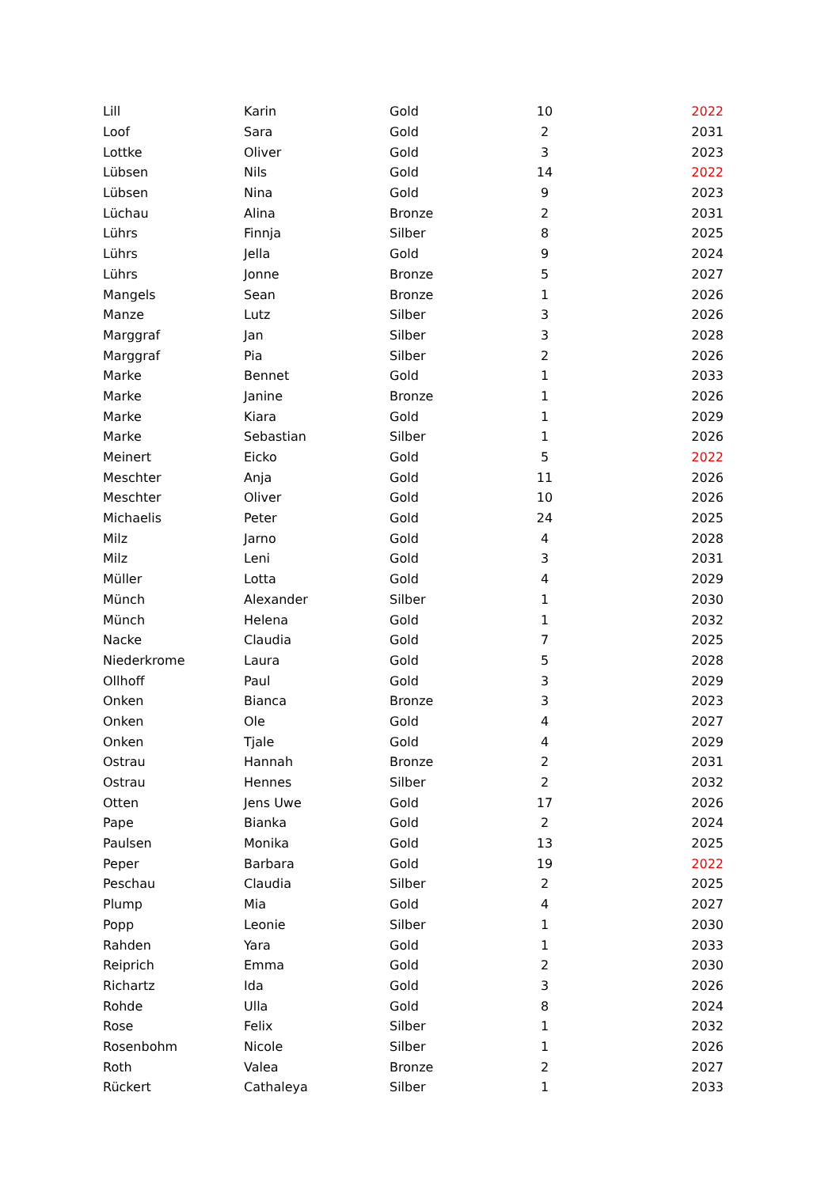| Lill | Karin | Gold | 10 | 2022 |
| Loof | Sara | Gold | 2 | 2031 |
| Lottke | Oliver | Gold | 3 | 2023 |
| Lübsen | Nils | Gold | 14 | 2022 |
| Lübsen | Nina | Gold | 9 | 2023 |
| Lüchau | Alina | Bronze | 2 | 2031 |
| Lührs | Finnja | Silber | 8 | 2025 |
| Lührs | Jella | Gold | 9 | 2024 |
| Lührs | Jonne | Bronze | 5 | 2027 |
| Mangels | Sean | Bronze | 1 | 2026 |
| Manze | Lutz | Silber | 3 | 2026 |
| Marggraf | Jan | Silber | 3 | 2028 |
| Marggraf | Pia | Silber | 2 | 2026 |
| Marke | Bennet | Gold | 1 | 2033 |
| Marke | Janine | Bronze | 1 | 2026 |
| Marke | Kiara | Gold | 1 | 2029 |
| Marke | Sebastian | Silber | 1 | 2026 |
| Meinert | Eicko | Gold | 5 | 2022 |
| Meschter | Anja | Gold | 11 | 2026 |
| Meschter | Oliver | Gold | 10 | 2026 |
| Michaelis | Peter | Gold | 24 | 2025 |
| Milz | Jarno | Gold | 4 | 2028 |
| Milz | Leni | Gold | 3 | 2031 |
| Müller | Lotta | Gold | 4 | 2029 |
| Münch | Alexander | Silber | 1 | 2030 |
| Münch | Helena | Gold | 1 | 2032 |
| Nacke | Claudia | Gold | 7 | 2025 |
| Niederkrome | Laura | Gold | 5 | 2028 |
| Ollhoff | Paul | Gold | 3 | 2029 |
| Onken | Bianca | Bronze | 3 | 2023 |
| Onken | Ole | Gold | 4 | 2027 |
| Onken | Tjale | Gold | 4 | 2029 |
| Ostrau | Hannah | Bronze | 2 | 2031 |
| Ostrau | Hennes | Silber | 2 | 2032 |
| Otten | Jens Uwe | Gold | 17 | 2026 |
| Pape | Bianka | Gold | 2 | 2024 |
| Paulsen | Monika | Gold | 13 | 2025 |
| Peper | Barbara | Gold | 19 | 2022 |
| Peschau | Claudia | Silber | 2 | 2025 |
| Plump | Mia | Gold | 4 | 2027 |
| Popp | Leonie | Silber | 1 | 2030 |
| Rahden | Yara | Gold | 1 | 2033 |
| Reiprich | Emma | Gold | 2 | 2030 |
| Richartz | Ida | Gold | 3 | 2026 |
| Rohde | Ulla | Gold | 8 | 2024 |
| Rose | Felix | Silber | 1 | 2032 |
| Rosenbohm | Nicole | Silber | 1 | 2026 |
| Roth | Valea | Bronze | 2 | 2027 |
| Rückert | Cathaleya | Silber | 1 | 2033 |